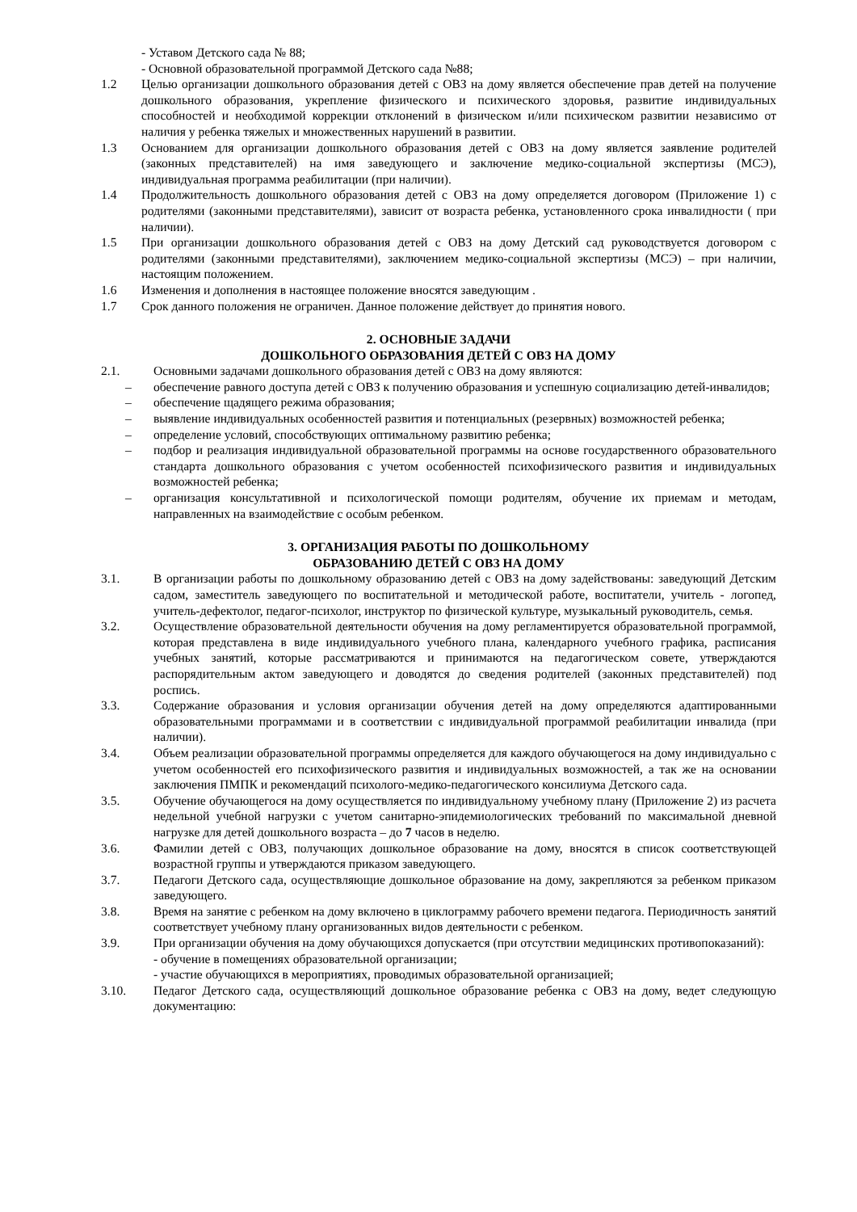- Уставом Детского сада № 88;
- Основной образовательной программой Детского сада №88;
1.2 Целью организации дошкольного образования детей с ОВЗ на дому является обеспечение прав детей на получение дошкольного образования, укрепление физического и психического здоровья, развитие индивидуальных способностей и необходимой коррекции отклонений в физическом и/или психическом развитии независимо от наличия у ребенка тяжелых и множественных нарушений в развитии.
1.3 Основанием для организации дошкольного образования детей с ОВЗ на дому является заявление родителей (законных представителей) на имя заведующего и заключение медико-социальной экспертизы (МСЭ), индивидуальная программа реабилитации (при наличии).
1.4 Продолжительность дошкольного образования детей с ОВЗ на дому определяется договором (Приложение 1) с родителями (законными представителями), зависит от возраста ребенка, установленного срока инвалидности ( при наличии).
1.5 При организации дошкольного образования детей с ОВЗ на дому Детский сад руководствуется договором с родителями (законными представителями), заключением медико-социальной экспертизы (МСЭ) – при наличии, настоящим положением.
1.6 Изменения и дополнения в настоящее положение вносятся заведующим .
1.7 Срок данного положения не ограничен. Данное положение действует до принятия нового.
2. ОСНОВНЫЕ ЗАДАЧИ
ДОШКОЛЬНОГО ОБРАЗОВАНИЯ ДЕТЕЙ С ОВЗ НА ДОМУ
2.1. Основными задачами дошкольного образования детей с ОВЗ на дому являются:
– обеспечение равного доступа детей с ОВЗ к получению образования и успешную социализацию детей-инвалидов;
– обеспечение щадящего режима образования;
– выявление индивидуальных особенностей развития и потенциальных (резервных) возможностей ребенка;
– определение условий, способствующих оптимальному развитию ребенка;
– подбор и реализация индивидуальной образовательной программы на основе государственного образовательного стандарта дошкольного образования с учетом особенностей психофизического развития и индивидуальных возможностей ребенка;
– организация консультативной и психологической помощи родителям, обучение их приемам и методам, направленных на взаимодействие с особым ребенком.
3. ОРГАНИЗАЦИЯ РАБОТЫ ПО ДОШКОЛЬНОМУ
ОБРАЗОВАНИЮ ДЕТЕЙ С ОВЗ НА ДОМУ
3.1. В организации работы по дошкольному образованию детей с ОВЗ на дому задействованы: заведующий Детским садом, заместитель заведующего по воспитательной и методической работе, воспитатели, учитель - логопед, учитель-дефектолог, педагог-психолог, инструктор по физической культуре, музыкальный руководитель, семья.
3.2. Осуществление образовательной деятельности обучения на дому регламентируется образовательной программой, которая представлена в виде индивидуального учебного плана, календарного учебного графика, расписания учебных занятий, которые рассматриваются и принимаются на педагогическом совете, утверждаются распорядительным актом заведующего и доводятся до сведения родителей (законных представителей) под роспись.
3.3. Содержание образования и условия организации обучения детей на дому определяются адаптированными образовательными программами и в соответствии с индивидуальной программой реабилитации инвалида (при наличии).
3.4. Объем реализации образовательной программы определяется для каждого обучающегося на дому индивидуально с учетом особенностей его психофизического развития и индивидуальных возможностей, а так же на основании заключения ПМПК и рекомендаций психолого-медико-педагогического консилиума Детского сада.
3.5. Обучение обучающегося на дому осуществляется по индивидуальному учебному плану (Приложение 2) из расчета недельной учебной нагрузки с учетом санитарно-эпидемиологических требований по максимальной дневной нагрузке для детей дошкольного возраста – до 7 часов в неделю.
3.6. Фамилии детей с ОВЗ, получающих дошкольное образование на дому, вносятся в список соответствующей возрастной группы и утверждаются приказом заведующего.
3.7. Педагоги Детского сада, осуществляющие дошкольное образование на дому, закрепляются за ребенком приказом заведующего.
3.8. Время на занятие с ребенком на дому включено в циклограмму рабочего времени педагога. Периодичность занятий соответствует учебному плану организованных видов деятельности с ребенком.
3.9. При организации обучения на дому обучающихся допускается (при отсутствии медицинских противопоказаний):
- обучение в помещениях образовательной организации;
- участие обучающихся в мероприятиях, проводимых образовательной организацией;
3.10. Педагог Детского сада, осуществляющий дошкольное образование ребенка с ОВЗ на дому, ведет следующую документацию: